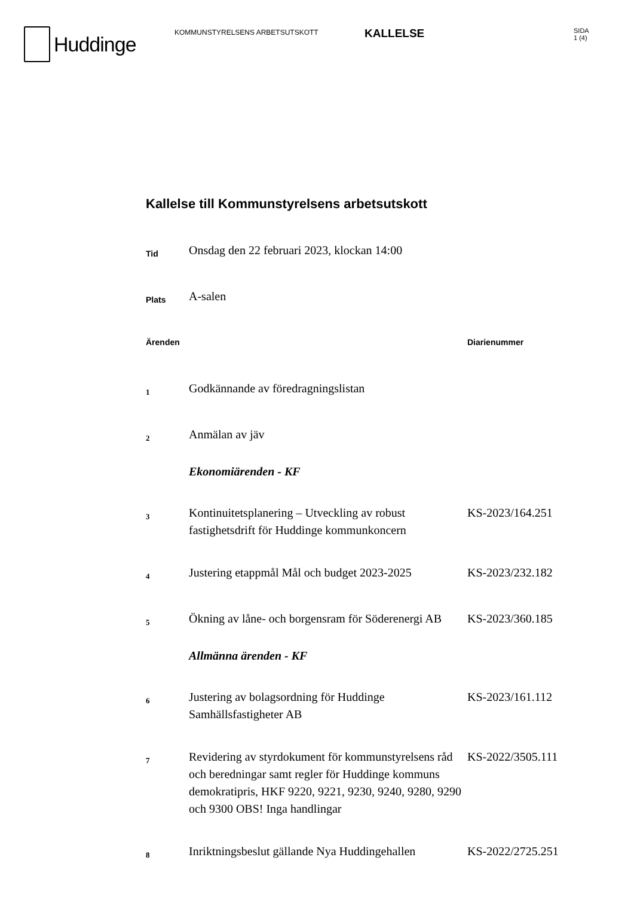Huddinge
KOMMUNSTYRELSENS ARBETSUTSKOTT
KALLELSE
SIDA
1 (4)
Kallelse till Kommunstyrelsens arbetsutskott
| Tid | Onsdag den 22 februari 2023, klockan 14:00 | |
| Plats | A-salen | |
| Ärenden | | Diarienummer |
| 1 | Godkännande av föredragningslistan | |
| 2 | Anmälan av jäv | |
| | Ekonomiärenden - KF | |
| 3 | Kontinuitetsplanering – Utveckling av robust fastighetsdrift för Huddinge kommunkoncern | KS-2023/164.251 |
| 4 | Justering etappmål Mål och budget 2023-2025 | KS-2023/232.182 |
| 5 | Ökning av låne- och borgensram för Söderenergi AB | KS-2023/360.185 |
| | Allmänna ärenden - KF | |
| 6 | Justering av bolagsordning för Huddinge Samhällsfastigheter AB | KS-2023/161.112 |
| 7 | Revidering av styrdokument för kommunstyrelsens råd och beredningar samt regler för Huddinge kommuns demokratipris, HKF 9220, 9221, 9230, 9240, 9280, 9290 och 9300 OBS! Inga handlingar | KS-2022/3505.111 |
| 8 | Inriktningsbeslut gällande Nya Huddingehallen | KS-2022/2725.251 |